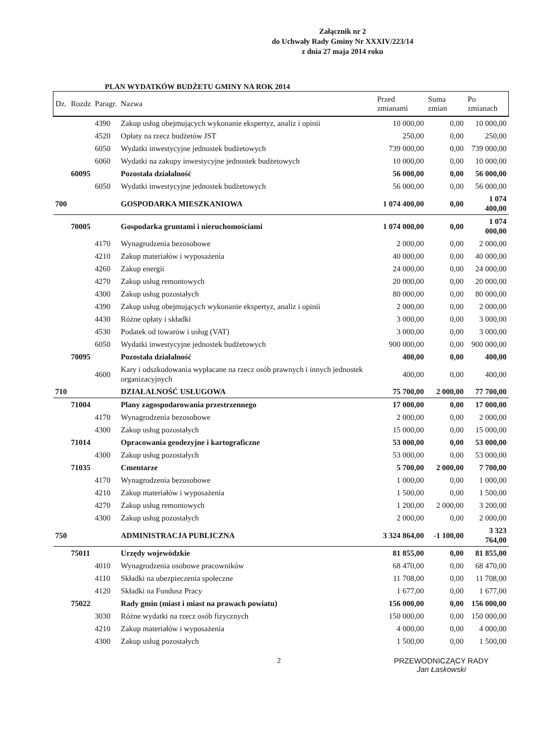Załącznik nr 2
do Uchwały Rady Gminy Nr XXXIV/223/14
z dnia 27 maja 2014 roku
PLAN WYDATKÓW BUDŻETU GMINY NA ROK 2014
| Dz. | Rozdz | Paragr. | Nazwa | Przed zmianami | Suma zmian | Po zmianach |
| --- | --- | --- | --- | --- | --- | --- |
| | | 4390 | Zakup usług obejmujących wykonanie ekspertyz, analiz i opinii | 10 000,00 | 0,00 | 10 000,00 |
| | | 4520 | Opłaty na rzecz budżetów JST | 250,00 | 0,00 | 250,00 |
| | | 6050 | Wydatki inwestycyjne jednostek budżetowych | 739 000,00 | 0,00 | 739 000,00 |
| | | 6060 | Wydatki na zakupy inwestycyjne jednostek budżetowych | 10 000,00 | 0,00 | 10 000,00 |
| | 60095 | | Pozostała działalność | 56 000,00 | 0,00 | 56 000,00 |
| | | 6050 | Wydatki inwestycyjne jednostek budżetowych | 56 000,00 | 0,00 | 56 000,00 |
| 700 | | | GOSPODARKA MIESZKANIOWA | 1 074 400,00 | 0,00 | 1 074 400,00 |
| | 70005 | | Gospodarka gruntami i nieruchomościami | 1 074 000,00 | 0,00 | 1 074 000,00 |
| | | 4170 | Wynagrodzenia bezosobowe | 2 000,00 | 0,00 | 2 000,00 |
| | | 4210 | Zakup materiałów i wyposażenia | 40 000,00 | 0,00 | 40 000,00 |
| | | 4260 | Zakup energii | 24 000,00 | 0,00 | 24 000,00 |
| | | 4270 | Zakup usług remontowych | 20 000,00 | 0,00 | 20 000,00 |
| | | 4300 | Zakup usług pozostałych | 80 000,00 | 0,00 | 80 000,00 |
| | | 4390 | Zakup usług obejmujących wykonanie ekspertyz, analiz i opinii | 2 000,00 | 0,00 | 2 000,00 |
| | | 4430 | Różne opłaty i składki | 3 000,00 | 0,00 | 3 000,00 |
| | | 4530 | Podatek od towarów i usług (VAT) | 3 000,00 | 0,00 | 3 000,00 |
| | | 6050 | Wydatki inwestycyjne jednostek budżetowych | 900 000,00 | 0,00 | 900 000,00 |
| | 70095 | | Pozostała działalność | 400,00 | 0,00 | 400,00 |
| | | 4600 | Kary i odszkodowania wypłacane na rzecz osób prawnych i innych jednostek organizacyjnych | 400,00 | 0,00 | 400,00 |
| 710 | | | DZIAŁALNOŚĆ USŁUGOWA | 75 700,00 | 2 000,00 | 77 700,00 |
| | 71004 | | Plany zagospodarowania przestrzennego | 17 000,00 | 0,00 | 17 000,00 |
| | | 4170 | Wynagrodzenia bezosobowe | 2 000,00 | 0,00 | 2 000,00 |
| | | 4300 | Zakup usług pozostałych | 15 000,00 | 0,00 | 15 000,00 |
| | 71014 | | Opracowania geodezyjne i kartograficzne | 53 000,00 | 0,00 | 53 000,00 |
| | | 4300 | Zakup usług pozostałych | 53 000,00 | 0,00 | 53 000,00 |
| | 71035 | | Cmentarze | 5 700,00 | 2 000,00 | 7 700,00 |
| | | 4170 | Wynagrodzenia bezosobowe | 1 000,00 | 0,00 | 1 000,00 |
| | | 4210 | Zakup materiałów i wyposażenia | 1 500,00 | 0,00 | 1 500,00 |
| | | 4270 | Zakup usług remontowych | 1 200,00 | 2 000,00 | 3 200,00 |
| | | 4300 | Zakup usług pozostałych | 2 000,00 | 0,00 | 2 000,00 |
| 750 | | | ADMINISTRACJA PUBLICZNA | 3 324 864,00 | -1 100,00 | 3 323 764,00 |
| | 75011 | | Urzędy wojewódzkie | 81 855,00 | 0,00 | 81 855,00 |
| | | 4010 | Wynagrodzenia osobowe pracowników | 68 470,00 | 0,00 | 68 470,00 |
| | | 4110 | Składki na ubezpieczenia społeczne | 11 708,00 | 0,00 | 11 708,00 |
| | | 4120 | Składki na Fundusz Pracy | 1 677,00 | 0,00 | 1 677,00 |
| | 75022 | | Rady gmin (miast i miast na prawach powiatu) | 156 000,00 | 0,00 | 156 000,00 |
| | | 3030 | Różne wydatki na rzecz osób fizycznych | 150 000,00 | 0,00 | 150 000,00 |
| | | 4210 | Zakup materiałów i wyposażenia | 4 000,00 | 0,00 | 4 000,00 |
| | | 4300 | Zakup usług pozostałych | 1 500,00 | 0,00 | 1 500,00 |
2 PRZEWODNICZĄCY RADY
Jan Łaskowski